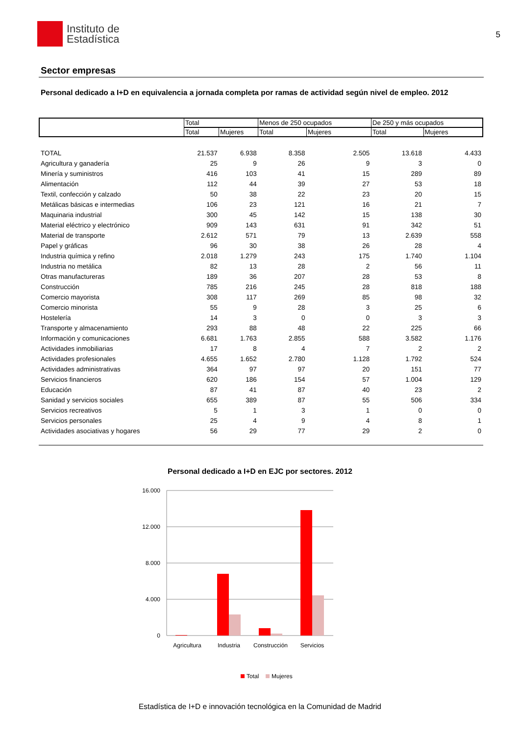Instituto de
Estadística
5
Sector empresas
Personal dedicado a I+D en equivalencia a jornada completa por ramas de actividad según nivel de empleo. 2012
| | Total | | Menos de 250 ocupados | | De 250 y más ocupados | |
| | Total | Mujeres | Total | Mujeres | Total | Mujeres |
| TOTAL | 21.537 | 6.938 | 8.358 | 2.505 | 13.618 | 4.433 |
| Agricultura y ganadería | 25 | 9 | 26 | 9 | 3 | 0 |
| Minería y suministros | 416 | 103 | 41 | 15 | 289 | 89 |
| Alimentación | 112 | 44 | 39 | 27 | 53 | 18 |
| Textil, confección y calzado | 50 | 38 | 22 | 23 | 20 | 15 |
| Metálicas básicas e intermedias | 106 | 23 | 121 | 16 | 21 | 7 |
| Maquinaria industrial | 300 | 45 | 142 | 15 | 138 | 30 |
| Material eléctrico y electrónico | 909 | 143 | 631 | 91 | 342 | 51 |
| Material de transporte | 2.612 | 571 | 79 | 13 | 2.639 | 558 |
| Papel y gráficas | 96 | 30 | 38 | 26 | 28 | 4 |
| Industria química y refino | 2.018 | 1.279 | 243 | 175 | 1.740 | 1.104 |
| Industria no metálica | 82 | 13 | 28 | 2 | 56 | 11 |
| Otras manufactureras | 189 | 36 | 207 | 28 | 53 | 8 |
| Construcción | 785 | 216 | 245 | 28 | 818 | 188 |
| Comercio mayorista | 308 | 117 | 269 | 85 | 98 | 32 |
| Comercio minorista | 55 | 9 | 28 | 3 | 25 | 6 |
| Hostelería | 14 | 3 | 0 | 0 | 3 | 3 |
| Transporte y almacenamiento | 293 | 88 | 48 | 22 | 225 | 66 |
| Información y comunicaciones | 6.681 | 1.763 | 2.855 | 588 | 3.582 | 1.176 |
| Actividades inmobiliarias | 17 | 8 | 4 | 7 | 2 | 2 |
| Actividades profesionales | 4.655 | 1.652 | 2.780 | 1.128 | 1.792 | 524 |
| Actividades administrativas | 364 | 97 | 97 | 20 | 151 | 77 |
| Servicios financieros | 620 | 186 | 154 | 57 | 1.004 | 129 |
| Educación | 87 | 41 | 87 | 40 | 23 | 2 |
| Sanidad y servicios sociales | 655 | 389 | 87 | 55 | 506 | 334 |
| Servicios recreativos | 5 | 1 | 3 | 1 | 0 | 0 |
| Servicios personales | 25 | 4 | 9 | 4 | 8 | 1 |
| Actividades asociativas y hogares | 56 | 29 | 77 | 29 | 2 | 0 |
Personal dedicado a I+D en EJC por sectores. 2012
16.000
12.000
8.000
4.000
0
Agricultura
Industria
Construcción
Servicios
Total
Mujeres
Estadística de I+D e innovación tecnológica en la Comunidad de Madrid